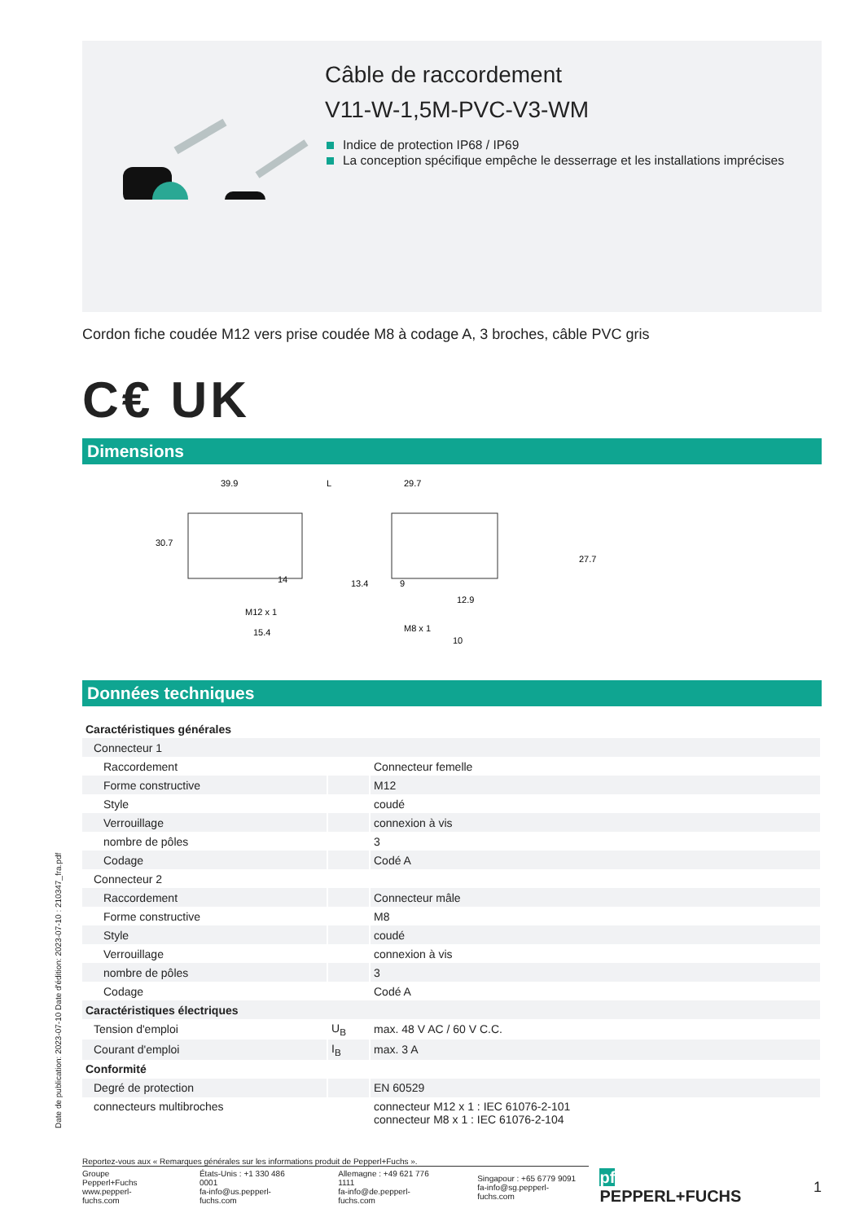Câble de raccordement
V11-W-1,5M-PVC-V3-WM
Indice de protection IP68 / IP69
La conception spécifique empêche le desserrage et les installations imprécises
Cordon fiche coudée M12 vers prise coudée M8 à codage A, 3 broches, câble PVC gris
C€ UK
Dimensions
39.9
L
29.7
30.7
27.7
M12 x 1
15.4
14
13.4
M8 x 1
10
9
12.9
Données techniques
| Caractéristiques générales | | |
| Connecteur 1 | | |
| Raccordement | | Connecteur femelle |
| Forme constructive | | M12 |
| Style | | coudé |
| Verrouillage | | connexion à vis |
| nombre de pôles | | 3 |
| Codage | | Codé A |
| Connecteur 2 | | |
| Raccordement | | Connecteur mâle |
| Forme constructive | | M8 |
| Style | | coudé |
| Verrouillage | | connexion à vis |
| nombre de pôles | | 3 |
| Codage | | Codé A |
| Caractéristiques électriques | | |
| Tension d'emploi | U<sub>B</sub> | max. 48 V AC / 60 V C.C. |
| Courant d'emploi | I<sub>B</sub> | max. 3 A |
| Conformité | | |
| Degré de protection | | EN 60529 |
| connecteurs multibroches | | connecteur M12 x 1 : IEC 61076-2-101 connecteur M8 x 1 : IEC 61076-2-104 |
Reportez-vous aux « Remarques générales sur les informations produit de Pepperl+Fuchs ».
Groupe Pepperl+Fuchs
www.pepperl-fuchs.com
États-Unis : +1 330 486 0001
fa-info@us.pepperl-fuchs.com
Allemagne : +49 621 776 1111
fa-info@de.pepperl-fuchs.com
Singapour : +65 6779 9091
fa-info@sg.pepperl-fuchs.com
pf PEPPERL+FUCHS 1
Date de publication: 2023-07-10 Date d'édition: 2023-07-10 : 210347_fra.pdf